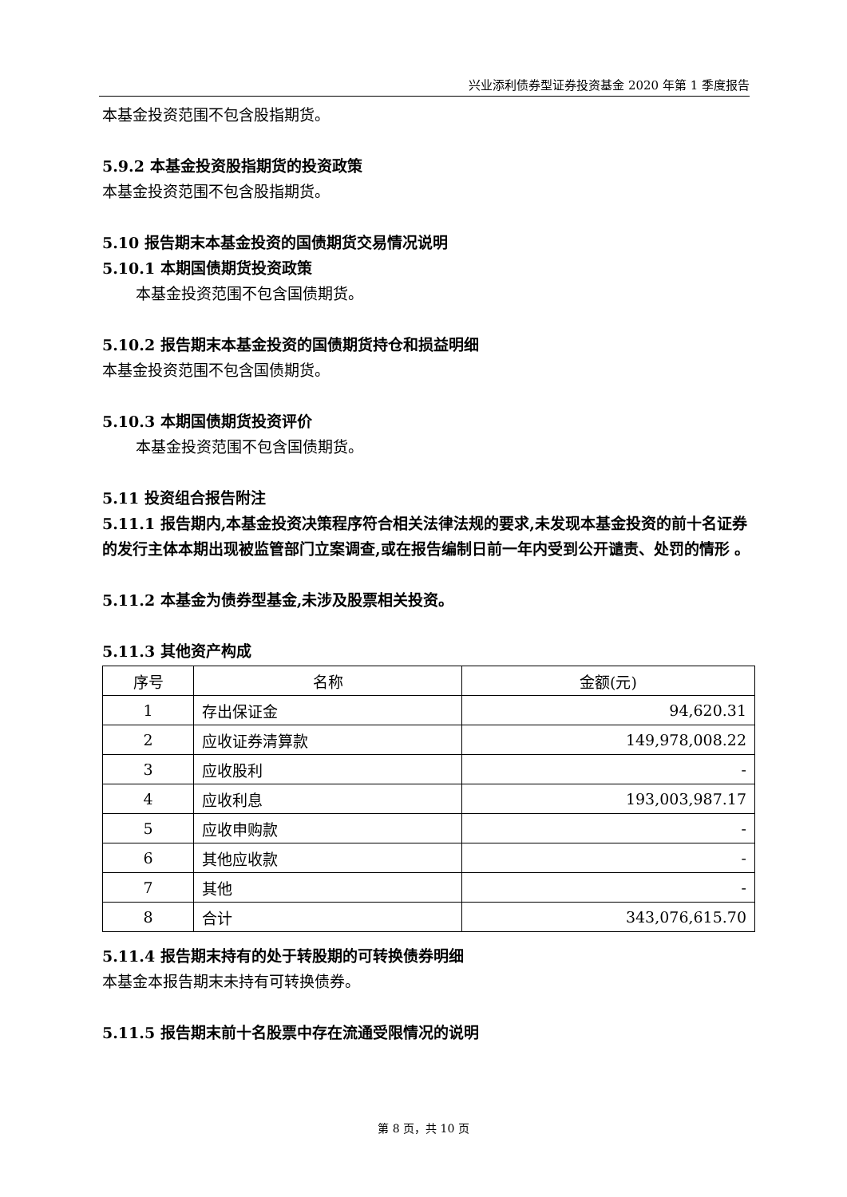兴业添利债券型证券投资基金 2020 年第 1 季度报告
本基金投资范围不包含股指期货。
5.9.2 本基金投资股指期货的投资政策
本基金投资范围不包含股指期货。
5.10 报告期末本基金投资的国债期货交易情况说明
5.10.1 本期国债期货投资政策
本基金投资范围不包含国债期货。
5.10.2 报告期末本基金投资的国债期货持仓和损益明细
本基金投资范围不包含国债期货。
5.10.3 本期国债期货投资评价
本基金投资范围不包含国债期货。
5.11 投资组合报告附注
5.11.1 报告期内,本基金投资决策程序符合相关法律法规的要求,未发现本基金投资的前十名证券的发行主体本期出现被监管部门立案调查,或在报告编制日前一年内受到公开谴责、处罚的情形 。
5.11.2 本基金为债券型基金,未涉及股票相关投资。
5.11.3 其他资产构成
| 序号 | 名称 | 金额(元) |
| --- | --- | --- |
| 1 | 存出保证金 | 94,620.31 |
| 2 | 应收证券清算款 | 149,978,008.22 |
| 3 | 应收股利 | - |
| 4 | 应收利息 | 193,003,987.17 |
| 5 | 应收申购款 | - |
| 6 | 其他应收款 | - |
| 7 | 其他 | - |
| 8 | 合计 | 343,076,615.70 |
5.11.4 报告期末持有的处于转股期的可转换债券明细
本基金本报告期末未持有可转换债券。
5.11.5 报告期末前十名股票中存在流通受限情况的说明
第 8 页，共 10 页